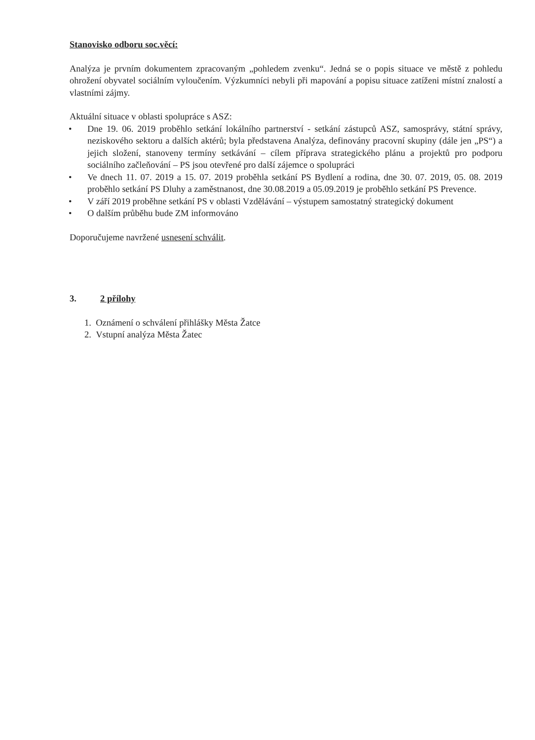Stanovisko odboru soc.věcí:
Analýza je prvním dokumentem zpracovaným „pohledem zvenku“. Jedná se o popis situace ve městě z pohledu ohrožení obyvatel sociálním vyloučením. Výzkumníci nebyli při mapování a popisu situace zatíženi místní znalostí a vlastními zájmy.
Aktuální situace v oblasti spolupráce s ASZ:
• Dne 19. 06. 2019 proběhlo setkání lokálního partnerství - setkání zástupců ASZ, samosprávy, státní správy, neziskového sektoru a dalších aktérů; byla představena Analýza, definovány pracovní skupiny (dále jen „PS“) a jejich složení, stanoveny termíny setkávání – cílem příprava strategického plánu a projektů pro podporu sociálního začleňování – PS jsou otevřené pro další zájemce o spolupráci
• Ve dnech 11. 07. 2019 a 15. 07. 2019 proběhla setkání PS Bydlení a rodina, dne 30. 07. 2019, 05. 08. 2019 proběhlo setkání PS Dluhy a zaměstnanost, dne 30.08.2019 a 05.09.2019 je proběhlo setkání PS Prevence.
• V září 2019 proběhne setkání PS v oblasti Vzdělávání – výstupem samostatný strategický dokument
• O dalším průběhu bude ZM informováno
Doporučujeme navržené usnesení schválit.
3. 2 přílohy
1. Oznámení o schválení přihlášky Města Žatce
2. Vstupní analýza Města Žatec